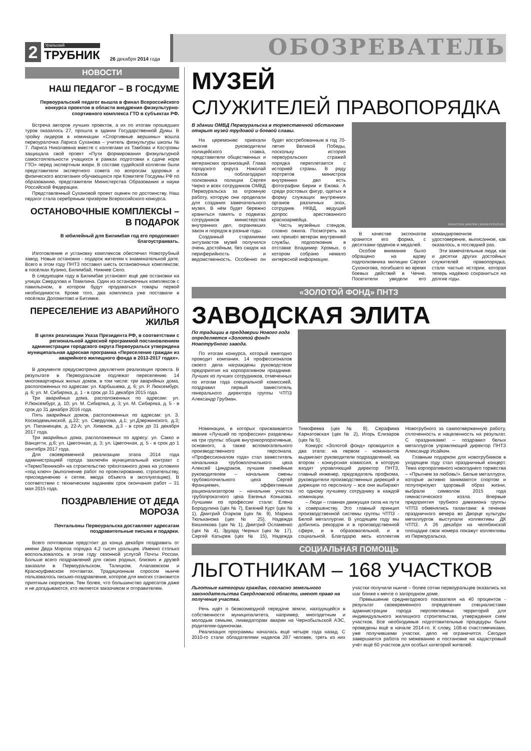2
Уральский
ТРУБНИК
26 декабря 2014 года
ОБОЗРЕВАТЕЛЬ
НОВОСТИ
НАШ ПЕДАГОГ – В ГОСДУМЕ
Первоуральский педагог вышла в финал Всероссийского конкурса проектов в области внедрения физкультурно-спортивного комплекса ГТО в субъектах РФ.
Встреча авторов лучших проектов, а их по итогам прошедших туров оказалось 27, прошла в здании Государственной Думы. В тройку лидеров в номинации «Спортивные вершины» вошла первоуралочка Лариса Суханова – учитель физкультуры школы № 7. Лариса Николаевна вместе с коллегами из Тамбова и Костромы защищала свой проект «Пути формирования физкультурной самостоятельности учащихся в рамках подготовки к сдаче норм ГТО» перед экспертным жюри. В составе судейской коллегии были представители экспертного совета по вопросам здоровья и физического воспитания обучающихся при Комитете Госдумы РФ по образованию, представители Министерства Образования и науки Российской Федерации.
Представленный Сухановой проект оценен по достоинству. Наш педагог стала серебряным призёром Всероссийского конкурса.
ОСТАНОВОЧНЫЕ КОМПЛЕКСЫ – В ПОДАРОК
В юбилейный для Билимбая год его продолжают благоустраивать.
Изготовление и установку комплексов обеспечил Новотрубный завод. Новые остановки - подарок жителям к знаменательной дате. Всего в этом году ПНТЗ поставил шесть остановочных комплексов: в посёлках Кузино, Билимбай, Нижнее Село.
В следующем году в Билимбае установят ещё две остановки на улицах Свердлова и Томилина. Один из остановочных комплексов с павильоном, в котором будут продаваться товары первой необходимости. Кроме того, два комплекса уже поставили в посёлках Доломитово и Битимке.
ПЕРЕСЕЛЕНИЕ ИЗ АВАРИЙНОГО ЖИЛЬЯ
В целях реализации Указа Президента РФ, в соответствии с региональной адресной программой постановлением администрации городского округа Первоуральск утверждена муниципальная адресная программа «Переселение граждан из аварийного жилищного фонда в 2013-2017 годах».
В документе предусмотрена двухлетняя реализация проекта. В результате в Первоуральске подлежат переселению 14 многоквартирных жилых домов, в том числе: три аварийных дома, расположенных по адресам: ул. Карбышева, д. 6; ул. Р. Люксембург, д. 6; ул. М. Сибиряка, д. 1 - в срок до 31 декабря 2015 года.
Три аварийных дома, расположенных по адресам: ул. Р.Люксембург, д. 10; ул. М. Сибиряка, д. 3; ул. М. Сибиряка, д. 5 - в срок до 31 декабря 2016 года.
Пять аварийных домов, расположенных по адресам: ул. З. Космодемьянской, д.22; ул. Свердлова, д.1; ул.Дзержинского, д.3; ул. Папанинцев, д. 22-А; ул. Химиков, д.3 - в срок до 31 декабря 2017 года.
Три аварийных дома, расположенных по адресу: ул. Сакко и Ванцетти, д.6; ул. Цветочная, д. 3; ул. Цветочная, д. 5 - в срок до 1 сентября 2017 года.
Для своевременной реализации этапа 2014 года администрацией города заключён муниципальный контракт с «ТермоТехникой» на строительство трёхэтажного дома на условиях «под ключ» (выполнение работ по проектированию, строительству, присоединению к сетям, ввода объекта в эксплуатацию). В соответствии с техническим заданием срок окончания работ – 31 мая 2015 года.
ПОЗДРАВЛЕНИЕ ОТ ДЕДА МОРОЗА
Почтальоны Первоуральска доставляют адресатам поздравительные письма и подарки.
Всего почтовикам предстоит до конца декабря поздравить от имени Деда Мороза порядка 4,2 тысяч уральцев. Именно столько воспользовалось в этом году сезонной услугой Почты России. Больше всего поздравлений для своих родных, близких и друзей заказали в Первоуральском, Талицком, Алапаевском и Красноуфимском почтамтах. Традиционным спросом нынче пользовалось письмо-поздравление, которое для многих становится приятным сюрпризом. Тем более, что большинство адресатов даже и не догадываются, кто является заказчиком и отправителем.
МУЗЕЙ
СЛУЖИТЕЛЕЙ ПРАВОПОРЯДКА
В здании ОМВД Первоуральска в торжественной обстановке открыт музей трудовой и боевой славы.
На церемонию приехали многие руководители полицейского главка, представители общественных и ветеранских организаций. Глава городского округа Николай Козлов поблагодарил полковника полиции Сергея Чирко и всех сотрудников ОМВД Первоуральска за огромную работу, которую они проделали для создания замечательного музея. В нём будет бережно храниться память о подвигах сотрудников министерства внутренних дел, охранявших закон и порядок в разные годы.
Созданный стараниями энтузиастов музей получился очень достойным, без скидок на периферийность и ведомственность. Особенно он будет востребованным в год 70-летия Великой Победы, поскольку история первоуральских стражей порядка переплетается с историей страны. В ряду портретов министров внутренних дел есть фотографии Берии и Ежова. А среди ростовых фигур, одетых в форму служащих внутренних органов различных эпох, сотрудник НКВД, ведущий допрос арестованного красноармейца.
Часть музейных стендов, словно ожила. Посмотреть на них пришёл ветеран внутренней службы, подполковник в отставке Владимир Хромых, о котором собрано немало интересной информации.
KRAVCHUK MAKSIM | WWW.PERVO.RU
В качестве экспонатов хранится его форма, с десятками орденов и медалей.
Особое внимание было обращено на вдову подполковника милиции Сергея Сухоногова, погибшего во время боевых действий в Чечне. Посетители увидели его командировочное удостоверение, выписанное, как оказалось, в последний раз.
Эти замечательные люди, как и десятки других достойных служителей правопорядка, стали частью истории, которая теперь надёжно сохраниться на долгие годы.
«ЗОЛОТОЙ ФОНД» ПНТЗ
ЗАВОДСКАЯ ЭЛИТА
По традиции в преддверии Нового года определяется «Золотой фонд» Новотрубного завода.
По итогам конкурса, который ежегодно проводит компания, 14 профессионалов своего дела награждены руководством предприятия на корпоративном празднике. Лучших из лучших сотрудников, отмеченных по итогам года специальной комиссией, поздравил первый заместитель генерального директора группы ЧТПЗ Александр Грубман.
Номинации, в которых присваивается звание «Лучший по профессии» разделены на три группы: общие внутрикорпоративные, основного, а также вспомогательного производственного персонала. «Профессионалом года» стал заместитель начальника трубоволочильного цеха Алексей Циндраков, лучшим линейным руководителем – начальник смены трубоволочильного цеха Сергей Францкевич, эффективным рационализатором – начальник участка трубопрокатного цеха Евгенья Конькова. Лучшими по профессии стали: Елена Бородулина (цех № 7), Евгений Курт (цех № 1), Дмитрий Огарков (цех № 9), Марина Тюльканова (цех № 25), Надежда Вишнякова (цех № 1), Дмитрий Осламенко (цех № 4), Эдуард Черных (цех № 17), Сергей Катырев (цех № 15), Надежда Тимофеева (цех № 8), Серафима Карнатовская (цех № 2), Игорь Елизаров (цех № 5).
Конкурс «Золотой фонд» проводится в два этапа: на первом - номинантов выдвигают руководители подразделений, на втором - конкурсная комиссия, в которую входят управляющий директор ПНТЗ, главный инженер, председатель профкома, руководители производственных дирекций и дирекции по персоналу – все они выбирают по одному лучшему сотруднику в каждой номинации.
– Люди – главная движущая сила на пути к совершенству. Это главный принцип производственной системы группы ЧТПЗ - Белой металлургии. В уходящем году мы добились рекордов и в производственной сфере, и в образовательной, и в социальной. Благодарю весь коллектив Новотрубного за самоотверженную работу, сплоченность и нацеленность на результат. С праздниками! – поздравил белых металлургов управляющий директор ПНТЗ Александр Исайкин.
Главным подарком для новотрубников в уходящем году стал праздничный концерт. Тема корпоративного новогоднего торжества – «Прыгнем за любовь!». Белые металлурги, которые активно занимаются спортом и популяризуют здоровый образ жизни, выбрали символом 2015 года гимнастического козла. Впервые предприятия трубного дивизиона группы ЧТПЗ обменялись талантами: в течение праздничного вечера во Дворце культуры металлургов выступали коллективы ДК ЧТПЗ. А 26 декабря на челябинской площадке свои номера покажут коллективы из Первоуральска.
СОЦИАЛЬНАЯ ПОМОЩЬ
ЛЬГОТНИКАМ – 168 УЧАСТКОВ
Льготные категории граждан, согласно земельного законодательства Свердловской области, имеют право на получение участка.
Речь идёт о безвозмездной передаче земли, находящейся в собственности муниципалитета, например, многодетным и молодым семьям, ликвидаторам аварии на Чернобыльской АЭС, родителям-одиночкам.
Реализация программы началась ещё четыре года назад. С 2010-го стали обладателями наделов 287 человек, треть из них участки получили нынче – более сотни первоуральцев оказались на шаг ближе к мечте о загородном доме.
Превышение среднегодового показателя на 40 процентов - результат своевременного определения специалистами администрации города перспективных территорий для индивидуального жилищного строительства, утверждения схем участков. Все необходимые подготовительные процедуры были проведены ещё в начале 2014-го. К слову, 108-ю счастливчиками, уже получившими участки, дело не ограничится. Сегодня завершается работа по межеванию и постановке на кадастровый учёт ещё 60 участков для особых категорий жителей.